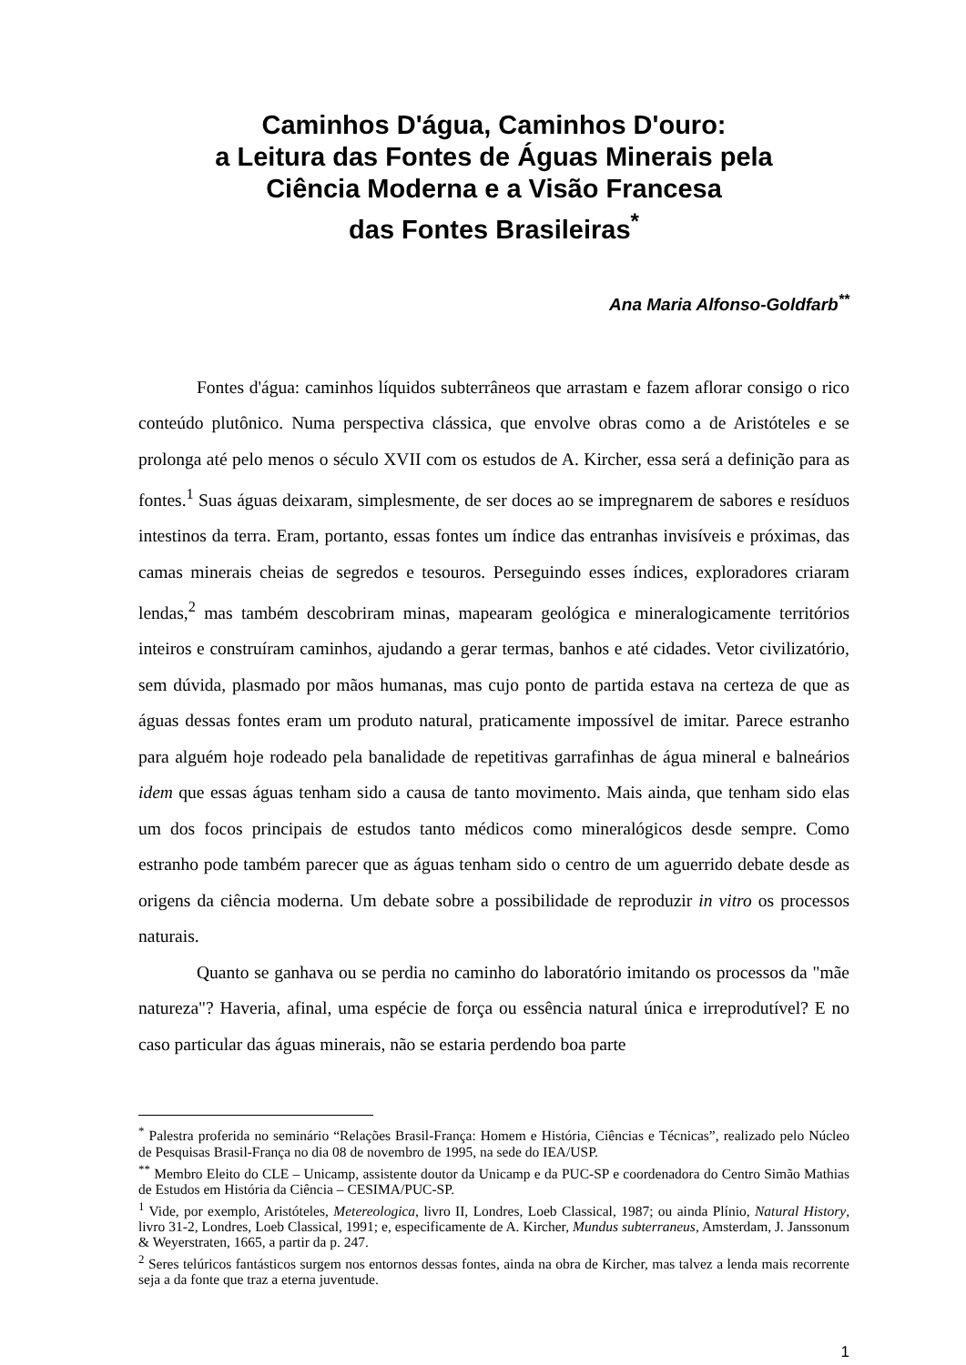Caminhos D'água, Caminhos D'ouro:
a Leitura das Fontes de Águas Minerais pela
Ciência Moderna e a Visão Francesa
das Fontes Brasileiras<sup>*</sup>
Ana Maria Alfonso-Goldfarb<sup>**</sup>
Fontes d'água: caminhos líquidos subterrâneos que arrastam e fazem aflorar consigo o rico conteúdo plutônico. Numa perspectiva clássica, que envolve obras como a de Aristóteles e se prolonga até pelo menos o século XVII com os estudos de A. Kircher, essa será a definição para as fontes.<sup>1</sup> Suas águas deixaram, simplesmente, de ser doces ao se impregnarem de sabores e resíduos intestinos da terra. Eram, portanto, essas fontes um índice das entranhas invisíveis e próximas, das camas minerais cheias de segredos e tesouros. Perseguindo esses índices, exploradores criaram lendas,<sup>2</sup> mas também descobriram minas, mapearam geológica e mineralogicamente territórios inteiros e construíram caminhos, ajudando a gerar termas, banhos e até cidades. Vetor civilizatório, sem dúvida, plasmado por mãos humanas, mas cujo ponto de partida estava na certeza de que as águas dessas fontes eram um produto natural, praticamente impossível de imitar. Parece estranho para alguém hoje rodeado pela banalidade de repetitivas garrafinhas de água mineral e balneários idem que essas águas tenham sido a causa de tanto movimento. Mais ainda, que tenham sido elas um dos focos principais de estudos tanto médicos como mineralógicos desde sempre. Como estranho pode também parecer que as águas tenham sido o centro de um aguerrido debate desde as origens da ciência moderna. Um debate sobre a possibilidade de reproduzir in vitro os processos naturais.
Quanto se ganhava ou se perdia no caminho do laboratório imitando os processos da "mãe natureza"? Haveria, afinal, uma espécie de força ou essência natural única e irreprodutível? E no caso particular das águas minerais, não se estaria perdendo boa parte
<sup>*</sup> Palestra proferida no seminário “Relações Brasil-França: Homem e História, Ciências e Técnicas”, realizado pelo Núcleo de Pesquisas Brasil-França no dia 08 de novembro de 1995, na sede do IEA/USP.
<sup>**</sup> Membro Eleito do CLE – Unicamp, assistente doutor da Unicamp e da PUC-SP e coordenadora do Centro Simão Mathias de Estudos em História da Ciência – CESIMA/PUC-SP.
<sup>1</sup> Vide, por exemplo, Aristóteles, Metereologica, livro II, Londres, Loeb Classical, 1987; ou ainda Plínio, Natural History, livro 31-2, Londres, Loeb Classical, 1991; e, especificamente de A. Kircher, Mundus subterraneus, Amsterdam, J. Janssonum & Weyerstraten, 1665, a partir da p. 247.
<sup>2</sup> Seres telúricos fantásticos surgem nos entornos dessas fontes, ainda na obra de Kircher, mas talvez a lenda mais recorrente seja a da fonte que traz a eterna juventude.
1